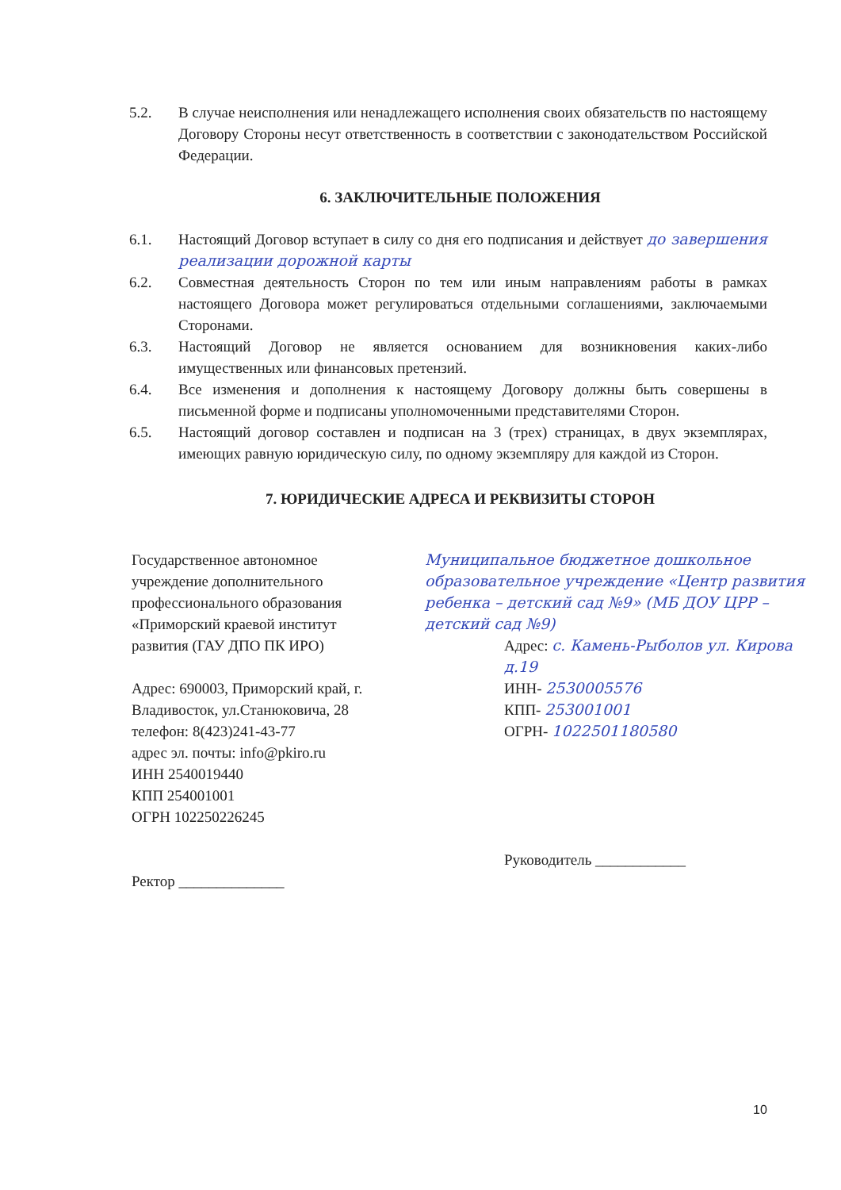5.2. В случае неисполнения или ненадлежащего исполнения своих обязательств по настоящему Договору Стороны несут ответственность в соответствии с законодательством Российской Федерации.
6. ЗАКЛЮЧИТЕЛЬНЫЕ ПОЛОЖЕНИЯ
6.1. Настоящий Договор вступает в силу со дня его подписания и действует до завершения реализации дорожной карты
6.2. Совместная деятельность Сторон по тем или иным направлениям работы в рамках настоящего Договора может регулироваться отдельными соглашениями, заключаемыми Сторонами.
6.3. Настоящий Договор не является основанием для возникновения каких-либо имущественных или финансовых претензий.
6.4. Все изменения и дополнения к настоящему Договору должны быть совершены в письменной форме и подписаны уполномоченными представителями Сторон.
6.5. Настоящий договор составлен и подписан на 3 (трех) страницах, в двух экземплярах, имеющих равную юридическую силу, по одному экземпляру для каждой из Сторон.
7. ЮРИДИЧЕСКИЕ АДРЕСА И РЕКВИЗИТЫ СТОРОН
Государственное автономное учреждение дополнительного профессионального образования «Приморский краевой институт развития (ГАУ ДПО ПК ИРО)
Адрес: 690003, Приморский край, г. Владивосток, ул.Станюковича, 28
телефон: 8(423)241-43-77
адрес эл. почты: info@pkiro.ru
ИНН 2540019440
КПП 254001001
ОГРН 102250226245
Ректор ______________
Муниципальное бюджетное дошкольное образовательное учреждение «Центр развития ребенка – детский сад №9» (МБ ДОУ ЦРР – детский сад №9)
Адрес: с. Камень-Рыболов ул. Кирова д.19
ИНН- 2530005576
КПП- 253001001
ОГРН- 1022501180580
Руководитель ____________
10